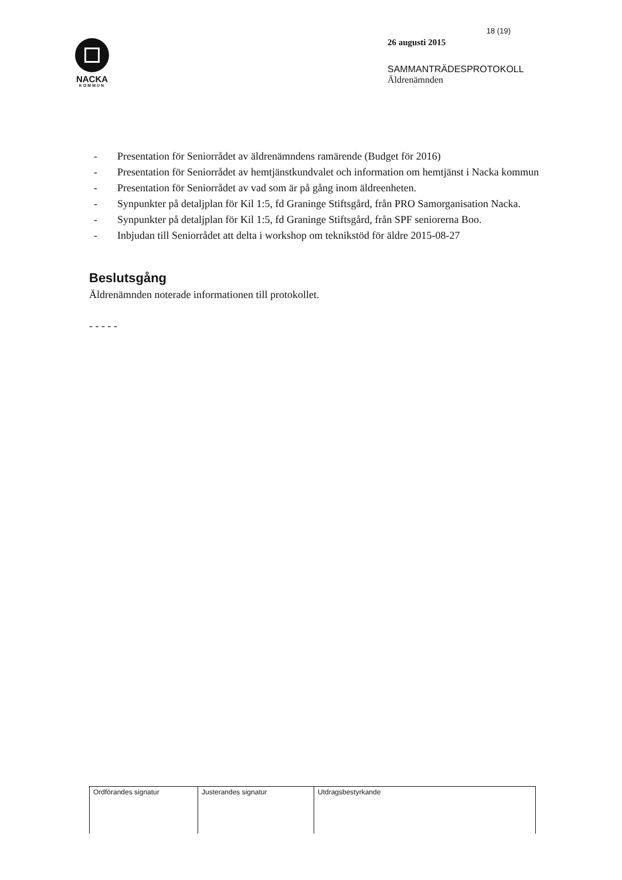NACKA
KOMMUN
18 (19)
26 augusti 2015
SAMMANTRÄDESPROTOKOLL
Äldrenämnden
- Presentation för Seniorrådet av äldrenämndens ramärende (Budget för 2016)
- Presentation för Seniorrådet av hemtjänstkundvalet och information om hemtjänst i Nacka kommun
- Presentation för Seniorrådet av vad som är på gång inom äldreenheten.
- Synpunkter på detaljplan för Kil 1:5, fd Graninge Stiftsgård, från PRO Samorganisation Nacka.
- Synpunkter på detaljplan för Kil 1:5, fd Graninge Stiftsgård, från SPF seniorerna Boo.
- Inbjudan till Seniorrådet att delta i workshop om teknikstöd för äldre 2015-08-27
Beslutsgång
Äldrenämnden noterade informationen till protokollet.
- - - - -
| Ordförandes signatur | Justerandes signatur | Utdragsbestyrkande |